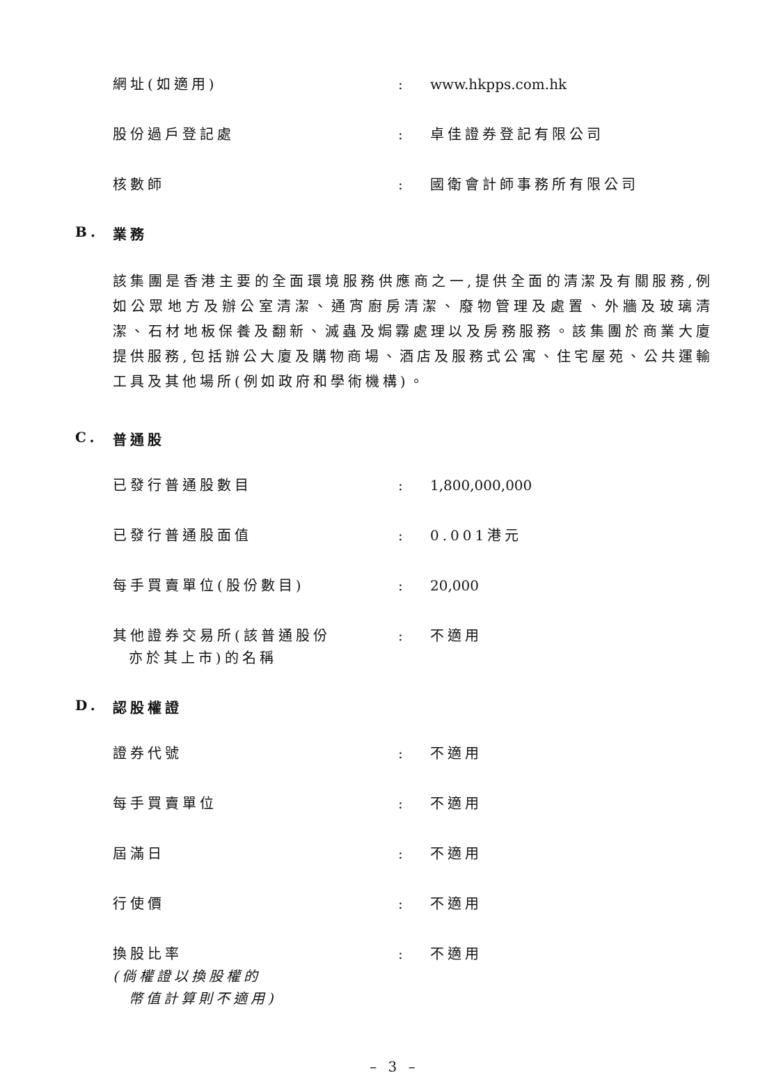網址(如適用) : www.hkpps.com.hk
股份過戶登記處 : 卓佳證券登記有限公司
核數師 : 國衛會計師事務所有限公司
B. 業務
該集團是香港主要的全面環境服務供應商之一,提供全面的清潔及有關服務,例如公眾地方及辦公室清潔、通宵廚房清潔、廢物管理及處置、外牆及玻璃清潔、石材地板保養及翻新、滅蟲及焗霧處理以及房務服務。該集團於商業大廈提供服務,包括辦公大廈及購物商場、酒店及服務式公寓、住宅屋苑、公共運輸工具及其他場所(例如政府和學術機構)。
C. 普通股
已發行普通股數目 : 1,800,000,000
已發行普通股面值 : 0.001港元
每手買賣單位(股份數目) : 20,000
其他證券交易所(該普通股份
亦於其上市)的名稱
: 不適用
D. 認股權證
證券代號 : 不適用
每手買賣單位 : 不適用
屆滿日 : 不適用
行使價 : 不適用
換股比率
(倘權證以換股權的
幣值計算則不適用)
: 不適用
– 3 –